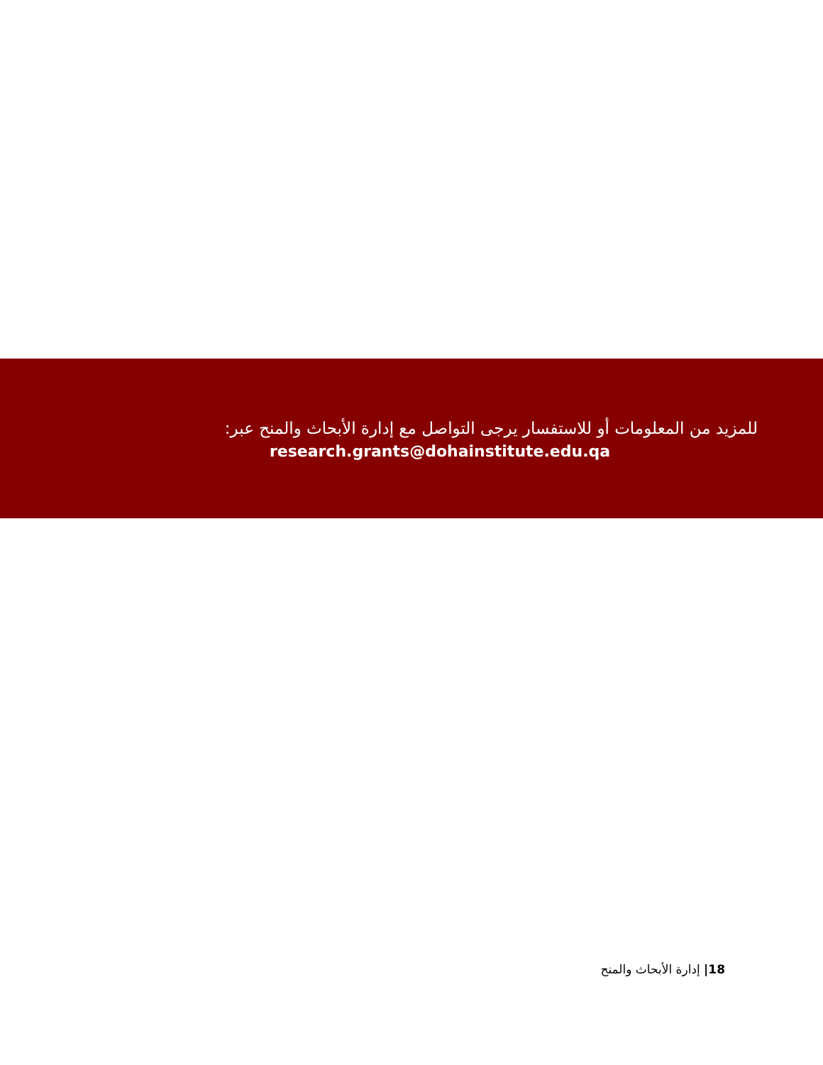للمزيد من المعلومات أو للاستفسار يرجى التواصل مع إدارة الأبحاث والمنح عبر:
research.grants@dohainstitute.edu.qa
18| إدارة الأبحاث والمنح